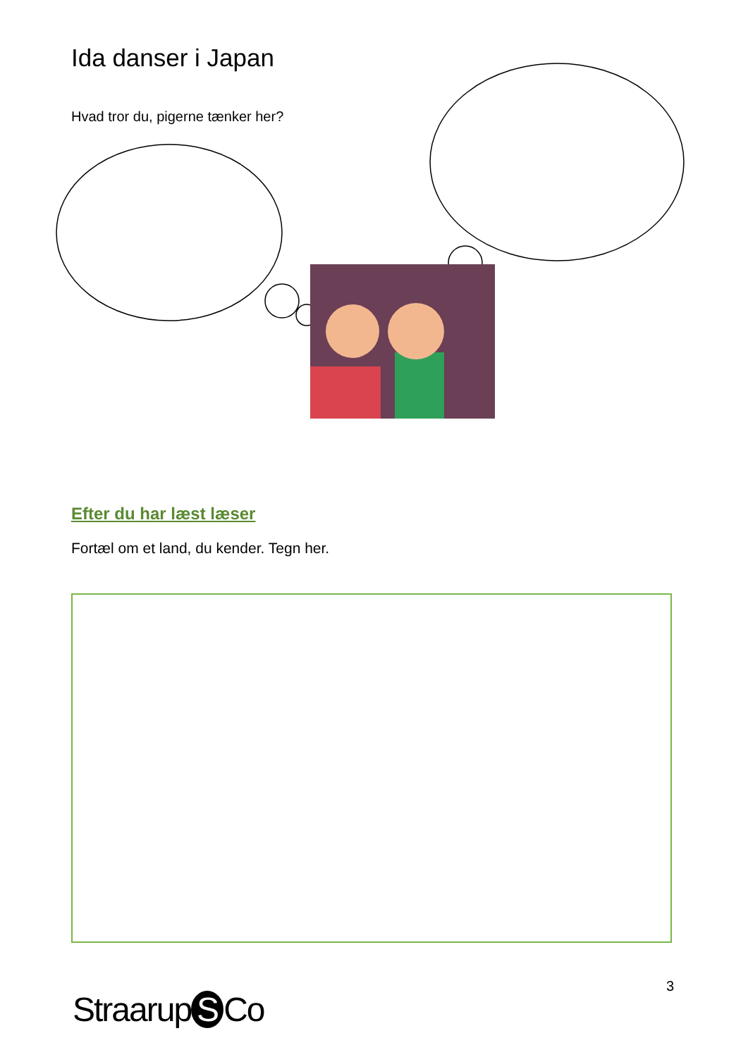Ida danser i Japan
Hvad tror du, pigerne tænker her?
Efter du har læst læser
Fortæl om et land, du kender. Tegn her.
3
Straarup S Co